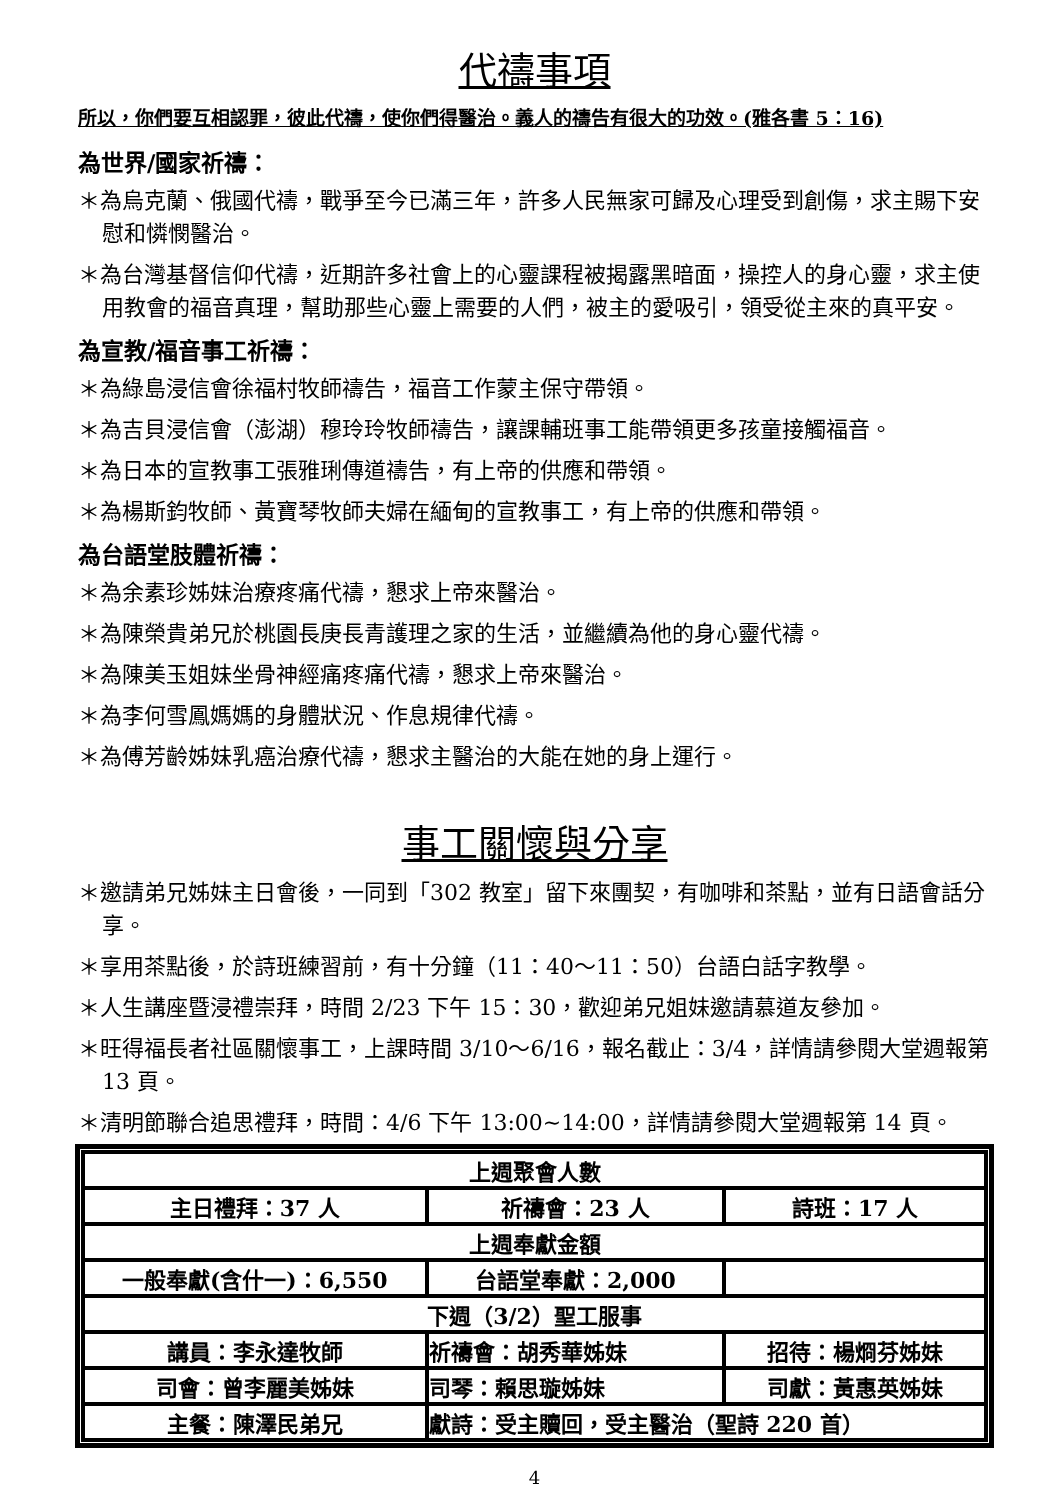代禱事項
所以，你們要互相認罪，彼此代禱，使你們得醫治。義人的禱告有很大的功效。(雅各書 5：16)
為世界/國家祈禱：
＊為烏克蘭、俄國代禱，戰爭至今已滿三年，許多人民無家可歸及心理受到創傷，求主賜下安慰和憐憫醫治。
＊為台灣基督信仰代禱，近期許多社會上的心靈課程被揭露黑暗面，操控人的身心靈，求主使用教會的福音真理，幫助那些心靈上需要的人們，被主的愛吸引，領受從主來的真平安。
為宣教/福音事工祈禱：
＊為綠島浸信會徐福村牧師禱告，福音工作蒙主保守帶領。
＊為吉貝浸信會（澎湖）穆玲玲牧師禱告，讓課輔班事工能帶領更多孩童接觸福音。
＊為日本的宣教事工張雅琍傳道禱告，有上帝的供應和帶領。
＊為楊斯鈞牧師、黃寶琴牧師夫婦在緬甸的宣教事工，有上帝的供應和帶領。
為台語堂肢體祈禱：
＊為余素珍姊妹治療疼痛代禱，懇求上帝來醫治。
＊為陳榮貴弟兄於桃園長庚長青護理之家的生活，並繼續為他的身心靈代禱。
＊為陳美玉姐妹坐骨神經痛疼痛代禱，懇求上帝來醫治。
＊為李何雪鳳媽媽的身體狀況、作息規律代禱。
＊為傅芳齡姊妹乳癌治療代禱，懇求主醫治的大能在她的身上運行。
事工關懷與分享
＊邀請弟兄姊妹主日會後，一同到「302 教室」留下來團契，有咖啡和茶點，並有日語會話分享。
＊享用茶點後，於詩班練習前，有十分鐘（11：40～11：50）台語白話字教學。
＊人生講座暨浸禮崇拜，時間 2/23 下午 15：30，歡迎弟兄姐妹邀請慕道友參加。
＊旺得福長者社區關懷事工，上課時間 3/10～6/16，報名截止：3/4，詳情請參閱大堂週報第 13 頁。
＊清明節聯合追思禮拜，時間：4/6 下午 13:00~14:00，詳情請參閱大堂週報第 14 頁。
| 上週聚會人數 | | |
| 主日禮拜：37 人 | 祈禱會：23 人 | 詩班：17 人 |
| 上週奉獻金額 | | |
| 一般奉獻(含什一)：6,550 | 台語堂奉獻：2,000 | |
| 下週（3/2）聖工服事 | | |
| 講員：李永達牧師 | 祈禱會：胡秀華姊妹 | 招待：楊烱芬姊妹 |
| 司會：曾李麗美姊妹 | 司琴：賴思璇姊妹 | 司獻：黃惠英姊妹 |
| 主餐：陳澤民弟兄 | 獻詩：受主贖回，受主醫治（聖詩 220 首） | |
4